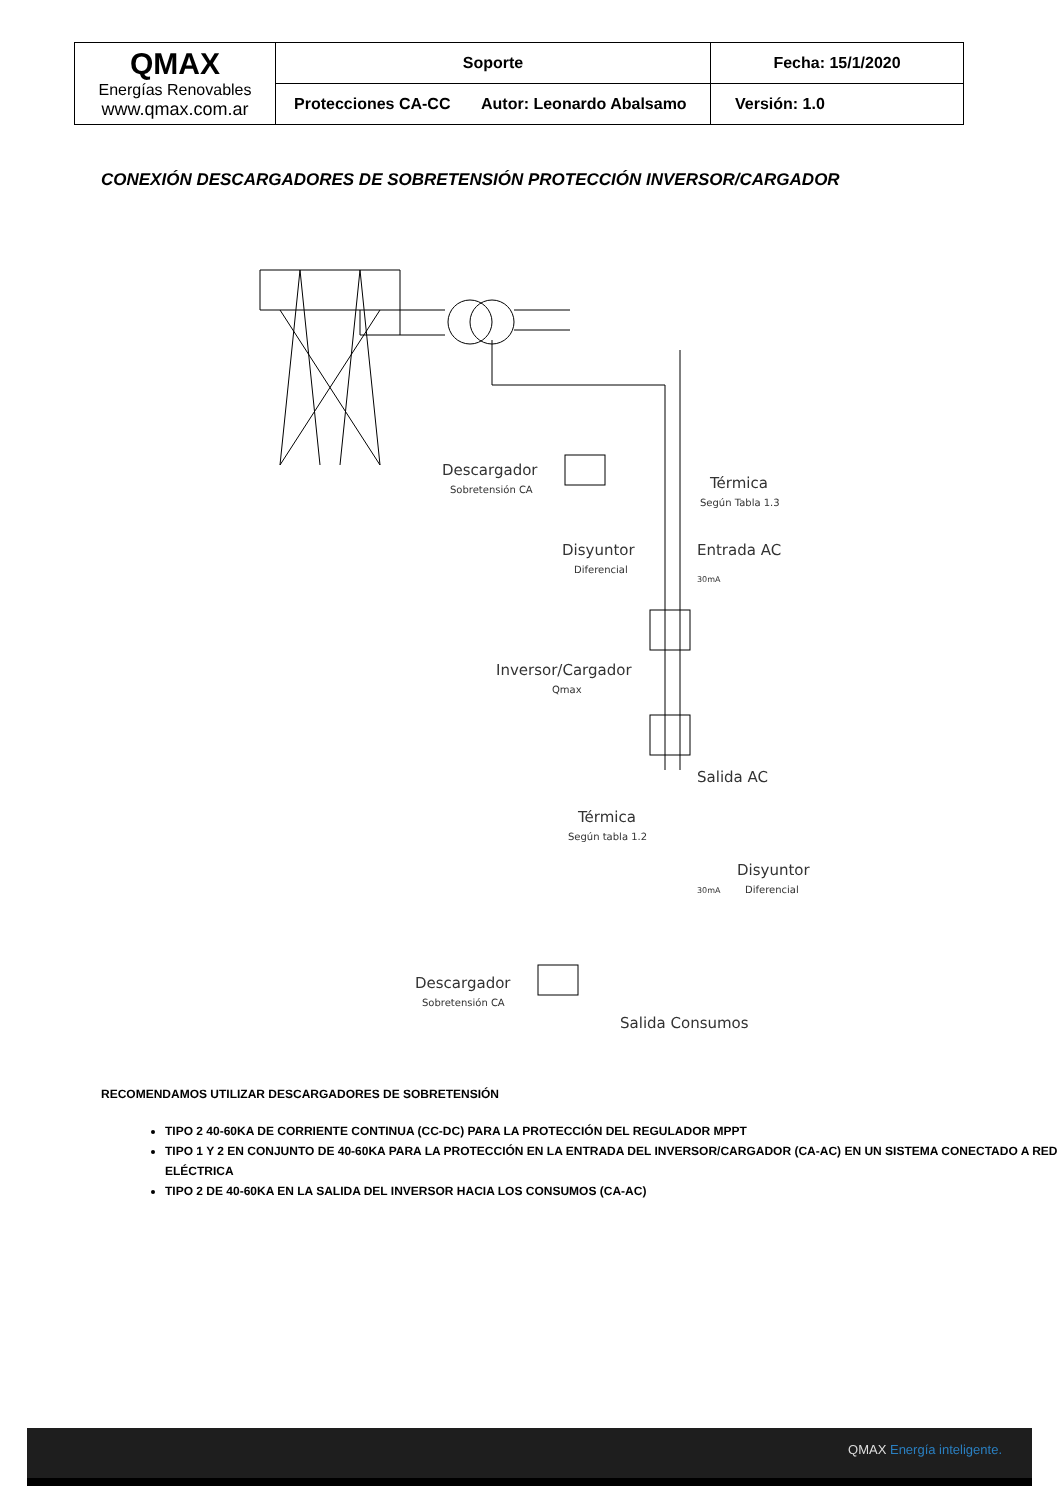| QMAX Energías Renovables www.qmax.com.ar | Soporte | Fecha: 15/1/2020 |
| | Protecciones CA-CC Autor: Leonardo Abalsamo | Versión: 1.0 |
CONEXIÓN DESCARGADORES DE SOBRETENSIÓN PROTECCIÓN INVERSOR/CARGADOR
Descargador
Sobretensión CA
Térmica
Según Tabla 1.3
Disyuntor
Diferencial
Entrada AC
30mA
Inversor/Cargador
Qmax
Salida AC
Térmica
Según tabla 1.2
Disyuntor
Diferencial
30mA
Descargador
Sobretensión CA
Salida Consumos
RECOMENDAMOS UTILIZAR DESCARGADORES DE SOBRETENSIÓN
TIPO 2 40-60KA DE CORRIENTE CONTINUA (CC-DC) PARA LA PROTECCIÓN DEL REGULADOR MPPT
TIPO 1 Y 2 EN CONJUNTO DE 40-60KA PARA LA PROTECCIÓN EN LA ENTRADA DEL INVERSOR/CARGADOR (CA-AC) EN UN SISTEMA CONECTADO A RED ELÉCTRICA
TIPO 2 DE 40-60KA EN LA SALIDA DEL INVERSOR HACIA LOS CONSUMOS (CA-AC)
QMAX Energía inteligente.